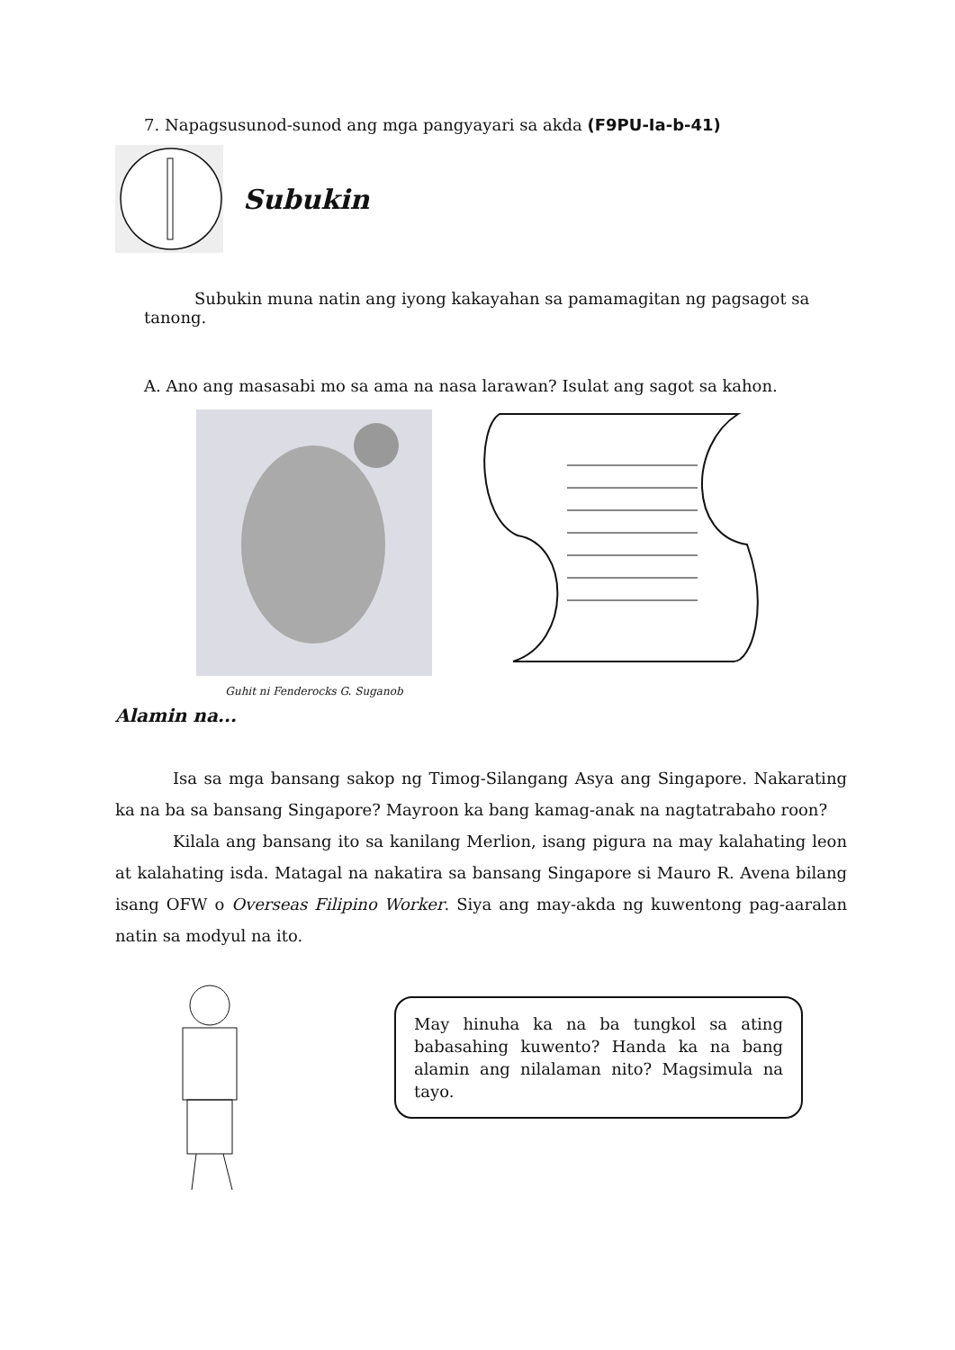7. Napagsusunod-sunod ang mga pangyayari sa akda (F9PU-Ia-b-41)
Subukin
Subukin muna natin ang iyong kakayahan sa pamamagitan ng pagsagot sa tanong.
A. Ano ang masasabi mo sa ama na nasa larawan? Isulat ang sagot sa kahon.
Guhit ni Fenderocks G. Suganob
Alamin na...
Isa sa mga bansang sakop ng Timog-Silangang Asya ang Singapore. Nakarating ka na ba sa bansang Singapore? Mayroon ka bang kamag-anak na nagtatrabaho roon?
Kilala ang bansang ito sa kanilang Merlion, isang pigura na may kalahating leon at kalahating isda. Matagal na nakatira sa bansang Singapore si Mauro R. Avena bilang isang OFW o Overseas Filipino Worker. Siya ang may-akda ng kuwentong pag-aaralan natin sa modyul na ito.
May hinuha ka na ba tungkol sa ating babasahing kuwento? Handa ka na bang alamin ang nilalaman nito? Magsimula na tayo.